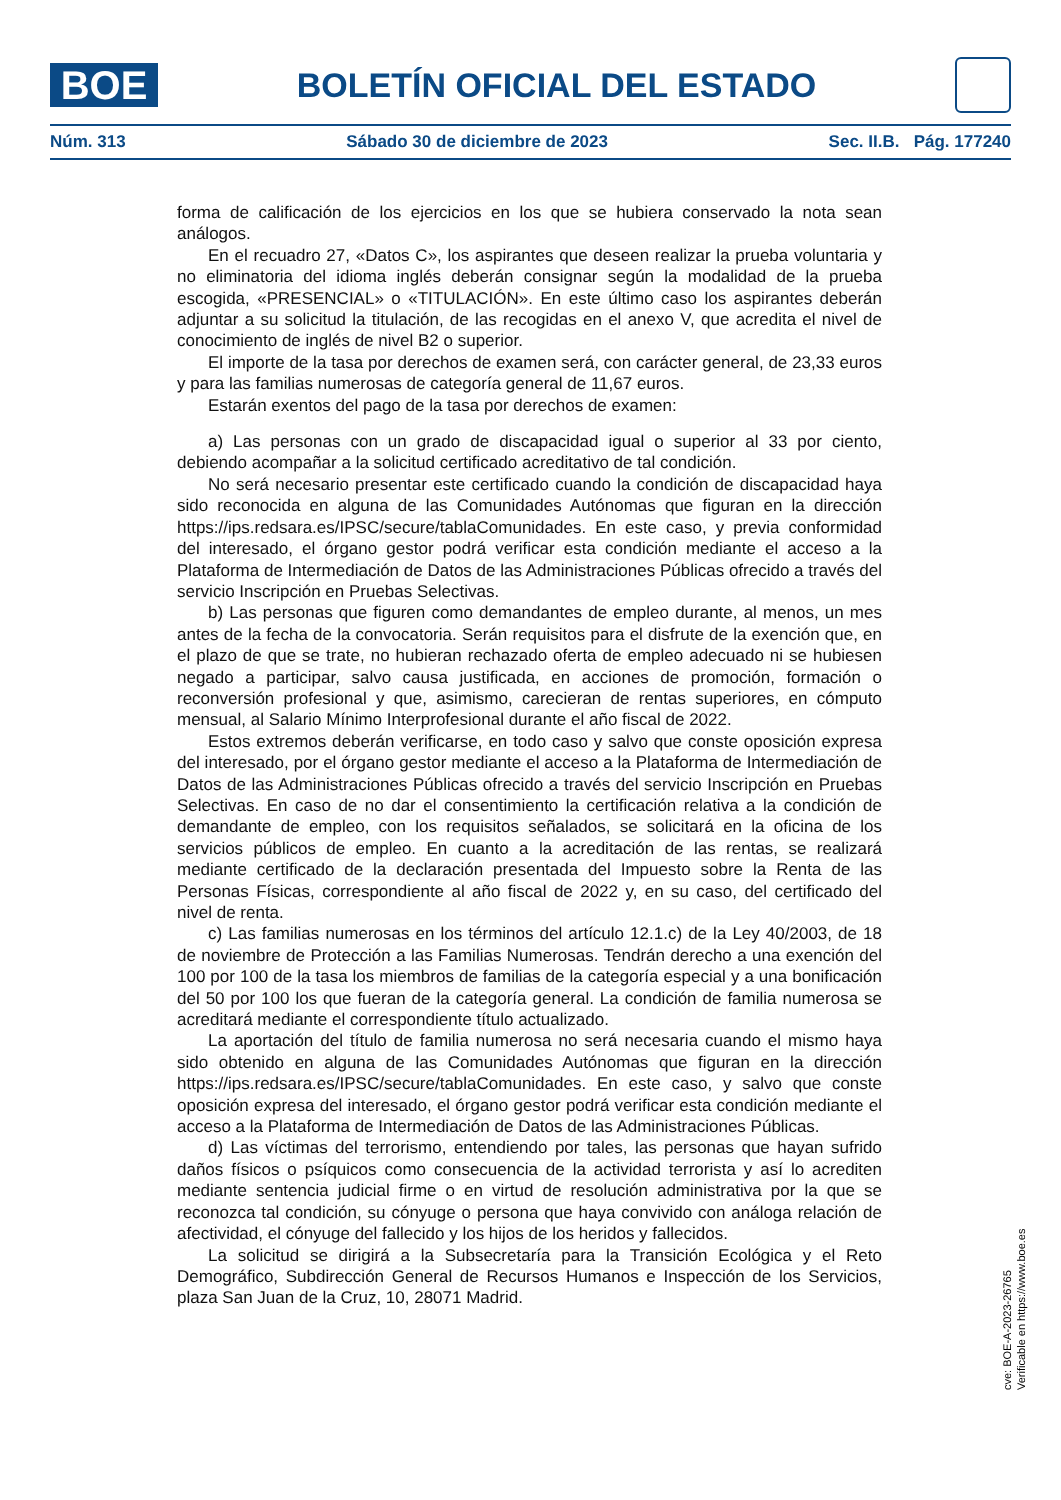BOE
BOLETÍN OFICIAL DEL ESTADO
Núm. 313 Sábado 30 de diciembre de 2023 Sec. II.B. Pág. 177240
forma de calificación de los ejercicios en los que se hubiera conservado la nota sean análogos.
En el recuadro 27, «Datos C», los aspirantes que deseen realizar la prueba voluntaria y no eliminatoria del idioma inglés deberán consignar según la modalidad de la prueba escogida, «PRESENCIAL» o «TITULACIÓN». En este último caso los aspirantes deberán adjuntar a su solicitud la titulación, de las recogidas en el anexo V, que acredita el nivel de conocimiento de inglés de nivel B2 o superior.
El importe de la tasa por derechos de examen será, con carácter general, de 23,33 euros y para las familias numerosas de categoría general de 11,67 euros.
Estarán exentos del pago de la tasa por derechos de examen:
a) Las personas con un grado de discapacidad igual o superior al 33 por ciento, debiendo acompañar a la solicitud certificado acreditativo de tal condición.
No será necesario presentar este certificado cuando la condición de discapacidad haya sido reconocida en alguna de las Comunidades Autónomas que figuran en la dirección https://ips.redsara.es/IPSC/secure/tablaComunidades. En este caso, y previa conformidad del interesado, el órgano gestor podrá verificar esta condición mediante el acceso a la Plataforma de Intermediación de Datos de las Administraciones Públicas ofrecido a través del servicio Inscripción en Pruebas Selectivas.
b) Las personas que figuren como demandantes de empleo durante, al menos, un mes antes de la fecha de la convocatoria. Serán requisitos para el disfrute de la exención que, en el plazo de que se trate, no hubieran rechazado oferta de empleo adecuado ni se hubiesen negado a participar, salvo causa justificada, en acciones de promoción, formación o reconversión profesional y que, asimismo, carecieran de rentas superiores, en cómputo mensual, al Salario Mínimo Interprofesional durante el año fiscal de 2022.
Estos extremos deberán verificarse, en todo caso y salvo que conste oposición expresa del interesado, por el órgano gestor mediante el acceso a la Plataforma de Intermediación de Datos de las Administraciones Públicas ofrecido a través del servicio Inscripción en Pruebas Selectivas. En caso de no dar el consentimiento la certificación relativa a la condición de demandante de empleo, con los requisitos señalados, se solicitará en la oficina de los servicios públicos de empleo. En cuanto a la acreditación de las rentas, se realizará mediante certificado de la declaración presentada del Impuesto sobre la Renta de las Personas Físicas, correspondiente al año fiscal de 2022 y, en su caso, del certificado del nivel de renta.
c) Las familias numerosas en los términos del artículo 12.1.c) de la Ley 40/2003, de 18 de noviembre de Protección a las Familias Numerosas. Tendrán derecho a una exención del 100 por 100 de la tasa los miembros de familias de la categoría especial y a una bonificación del 50 por 100 los que fueran de la categoría general. La condición de familia numerosa se acreditará mediante el correspondiente título actualizado.
La aportación del título de familia numerosa no será necesaria cuando el mismo haya sido obtenido en alguna de las Comunidades Autónomas que figuran en la dirección https://ips.redsara.es/IPSC/secure/tablaComunidades. En este caso, y salvo que conste oposición expresa del interesado, el órgano gestor podrá verificar esta condición mediante el acceso a la Plataforma de Intermediación de Datos de las Administraciones Públicas.
d) Las víctimas del terrorismo, entendiendo por tales, las personas que hayan sufrido daños físicos o psíquicos como consecuencia de la actividad terrorista y así lo acrediten mediante sentencia judicial firme o en virtud de resolución administrativa por la que se reconozca tal condición, su cónyuge o persona que haya convivido con análoga relación de afectividad, el cónyuge del fallecido y los hijos de los heridos y fallecidos.
La solicitud se dirigirá a la Subsecretaría para la Transición Ecológica y el Reto Demográfico, Subdirección General de Recursos Humanos e Inspección de los Servicios, plaza San Juan de la Cruz, 10, 28071 Madrid.
cve: BOE-A-2023-26765
Verificable en https://www.boe.es